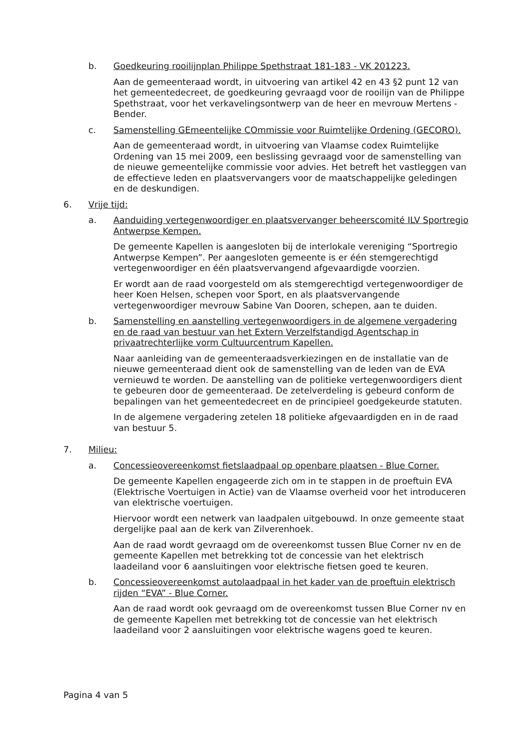b. Goedkeuring rooilijnplan Philippe Spethstraat 181-183 - VK 201223.
Aan de gemeenteraad wordt, in uitvoering van artikel 42 en 43 §2 punt 12 van het gemeentedecreet, de goedkeuring gevraagd voor de rooilijn van de Philippe Spethstraat, voor het verkavelingsontwerp van de heer en mevrouw Mertens -Bender.
c. Samenstelling GEmeentelijke COmmissie voor Ruimtelijke Ordening (GECORO).
Aan de gemeenteraad wordt, in uitvoering van Vlaamse codex Ruimtelijke Ordening van 15 mei 2009, een beslissing gevraagd voor de samenstelling van de nieuwe gemeentelijke commissie voor advies. Het betreft het vastleggen van de effectieve leden en plaatsvervangers voor de maatschappelijke geledingen en de deskundigen.
6. Vrije tijd:
a. Aanduiding vertegenwoordiger en plaatsvervanger beheerscomité ILV Sportregio Antwerpse Kempen.
De gemeente Kapellen is aangesloten bij de interlokale vereniging “Sportregio Antwerpse Kempen”. Per aangesloten gemeente is er één stemgerechtigd vertegenwoordiger en één plaatsvervangend afgevaardigde voorzien.
Er wordt aan de raad voorgesteld om als stemgerechtigd vertegenwoordiger de heer Koen Helsen, schepen voor Sport, en als plaatsvervangende vertegenwoordiger mevrouw Sabine Van Dooren, schepen, aan te duiden.
b. Samenstelling en aanstelling vertegenwoordigers in de algemene vergadering en de raad van bestuur van het Extern Verzelfstandigd Agentschap in privaatrechterlijke vorm Cultuurcentrum Kapellen.
Naar aanleiding van de gemeenteraadsverkiezingen en de installatie van de nieuwe gemeenteraad dient ook de samenstelling van de leden van de EVA vernieuwd te worden. De aanstelling van de politieke vertegenwoordigers dient te gebeuren door de gemeenteraad. De zetelverdeling is gebeurd conform de bepalingen van het gemeentedecreet en de principieel goedgekeurde statuten.
In de algemene vergadering zetelen 18 politieke afgevaardigden en in de raad van bestuur 5.
7. Milieu:
a. Concessieovereenkomst fietslaadpaal op openbare plaatsen - Blue Corner.
De gemeente Kapellen engageerde zich om in te stappen in de proeftuin EVA (Elektrische Voertuigen in Actie) van de Vlaamse overheid voor het introduceren van elektrische voertuigen.
Hiervoor wordt een netwerk van laadpalen uitgebouwd. In onze gemeente staat dergelijke paal aan de kerk van Zilverenhoek.
Aan de raad wordt gevraagd om de overeenkomst tussen Blue Corner nv en de gemeente Kapellen met betrekking tot de concessie van het elektrisch laadeiland voor 6 aansluitingen voor elektrische fietsen goed te keuren.
b. Concessieovereenkomst autolaadpaal in het kader van de proeftuin elektrisch rijden “EVA” - Blue Corner.
Aan de raad wordt ook gevraagd om de overeenkomst tussen Blue Corner nv en de gemeente Kapellen met betrekking tot de concessie van het elektrisch laadeiland voor 2 aansluitingen voor elektrische wagens goed te keuren.
Pagina 4 van 5